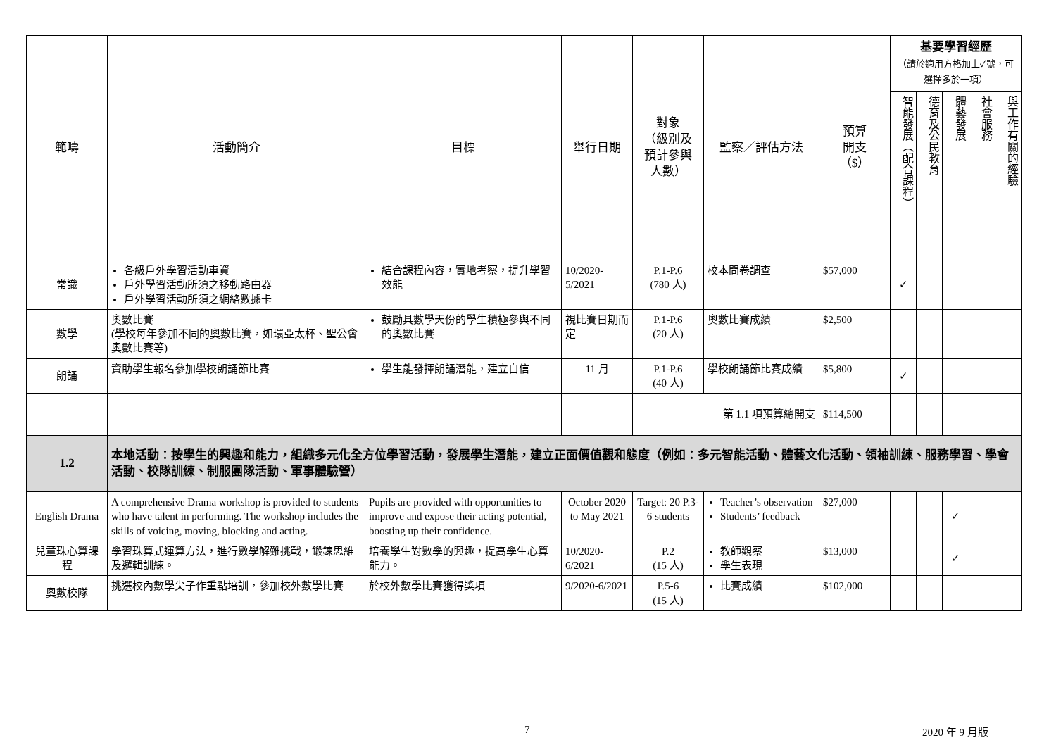| 範疇 | 活動簡介 | 目標 | 舉行日期 | 對象 （級別及 預計參與 人數） | 監察／評估方法 | 預算 開支 （$） | 基要學習經歷 （請於適用方格加上✓號，可選擇多於一項） | | | | |
| --- | --- | --- | --- | --- | --- | --- | --- | --- | --- | --- | --- |
| | | | | | | | 智能發展（配合課程） | 德育及公民教育 | 體藝發展 | 社會服務 | 與工作有關的經驗 |
| 常識 | 各級戶外學習活動車資 戶外學習活動所須之移動路由器 戶外學習活動所須之網絡數據卡 | 結合課程內容，實地考察，提升學習效能 | 10/2020-5/2021 | P.1-P.6 (780 人) | 校本問卷調查 | $57,000 | ✓ | | | | |
| 數學 | 奧數比賽 (學校每年參加不同的奧數比賽，如環亞太杯、聖公會奧數比賽等) | 鼓勵具數學天份的學生積極參與不同的奧數比賽 | 視比賽日期而定 | P.1-P.6 (20 人) | 奧數比賽成績 | $2,500 | | | | | |
| 朗誦 | 資助學生報名參加學校朗誦節比賽 | 學生能發揮朗誦潛能，建立自信 | 11 月 | P.1-P.6 (40 人) | 學校朗誦節比賽成績 | $5,800 | ✓ | | | | |
| | | | | 第 1.1 項預算總開支 | | $114,500 | | | | | |
| 1.2 | 本地活動：按學生的興趣和能力，組織多元化全方位學習活動，發展學生潛能，建立正面價值觀和態度（例如：多元智能活動、體藝文化活動、領袖訓練、服務學習、學會活動、校隊訓練、制服團隊活動、軍事體驗營） | | | | | | | | | | |
| English Drama | A comprehensive Drama workshop is provided to students who have talent in performing. The workshop includes the skills of voicing, moving, blocking and acting. | Pupils are provided with opportunities to improve and expose their acting potential, boosting up their confidence. | October 2020 to May 2021 | Target: 20 P.3-6 students | Teacher’s observation Students’ feedback | $27,000 | | | ✓ | | |
| 兒童珠心算課程 | 學習珠算式運算方法，進行數學解難挑戰，鍛鍊思維及邏輯訓練。 | 培養學生對數學的興趣，提高學生心算能力。 | 10/2020-6/2021 | P.2 (15 人) | 教師觀察 學生表現 | $13,000 | | | ✓ | | |
| 奧數校隊 | 挑選校內數學尖子作重點培訓，參加校外數學比賽 | 於校外數學比賽獲得獎項 | 9/2020-6/2021 | P.5-6 (15 人) | 比賽成績 | $102,000 | | | | | |
7 2020 年 9 月版